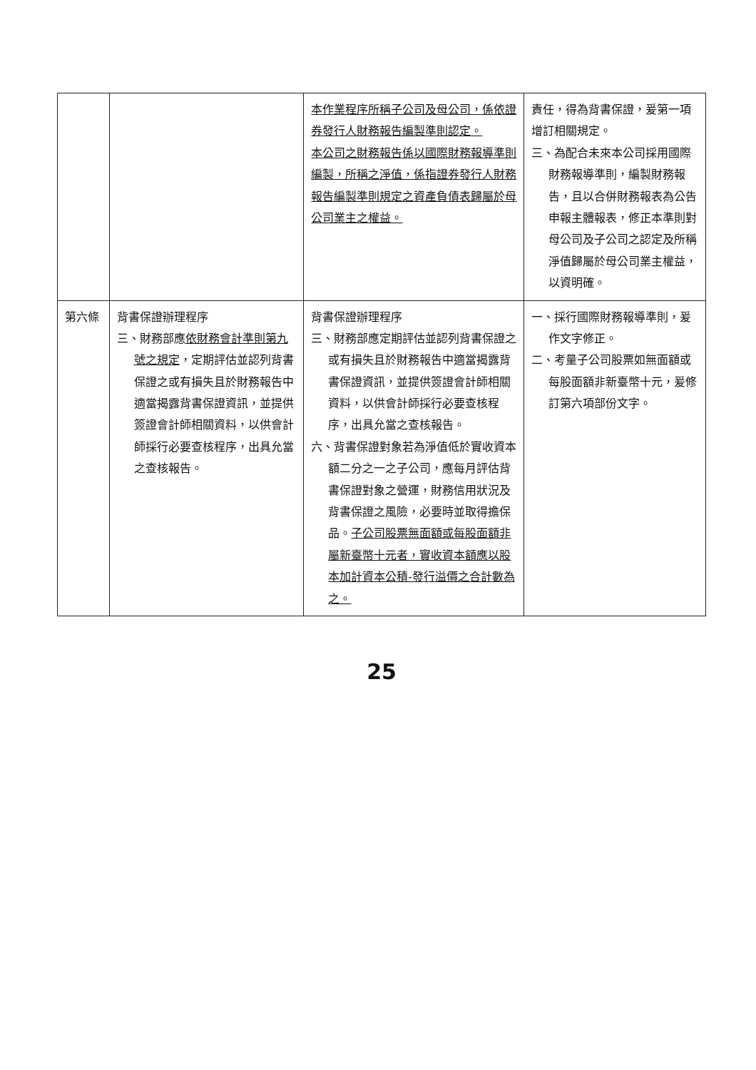| | | 本作業程序所稱子公司及母公司，係依證券發行人財務報告編製準則認定。 本公司之財務報告係以國際財務報導準則編製，所稱之淨值，係指證券發行人財務報告編製準則規定之資產負債表歸屬於母公司業主之權益。 | 責任，得為背書保證，爰第一項增訂相關規定。 三、為配合未來本公司採用國際財務報導準則，編製財務報告，且以合併財務報表為公告申報主體報表，修正本準則對母公司及子公司之認定及所稱淨值歸屬於母公司業主權益，以資明確。 |
| 第六條 | 背書保證辦理程序 三、財務部應 依財務會計準則第九號之規定 ，定期評估並認列背書保證之或有損失且於財務報告中適當揭露背書保證資訊，並提供簽證會計師相關資料，以供會計師採行必要查核程序，出具允當之查核報告。 | 背書保證辦理程序 三、財務部應定期評估並認列背書保證之或有損失且於財務報告中適當揭露背書保證資訊，並提供簽證會計師相關資料，以供會計師採行必要查核程序，出具允當之查核報告。 六、背書保證對象若為淨值低於實收資本額二分之一之子公司，應每月評估背書保證對象之營運，財務信用狀況及背書保證之風險，必要時並取得擔保品。 子公司股票無面額或每股面額非屬新臺幣十元者，實收資本額應以股本加計資本公積-發行溢價之合計數為之。 | 一、採行國際財務報導準則，爰作文字修正。 二、考量子公司股票如無面額或每股面額非新臺幣十元，爰修訂第六項部份文字。 |
25